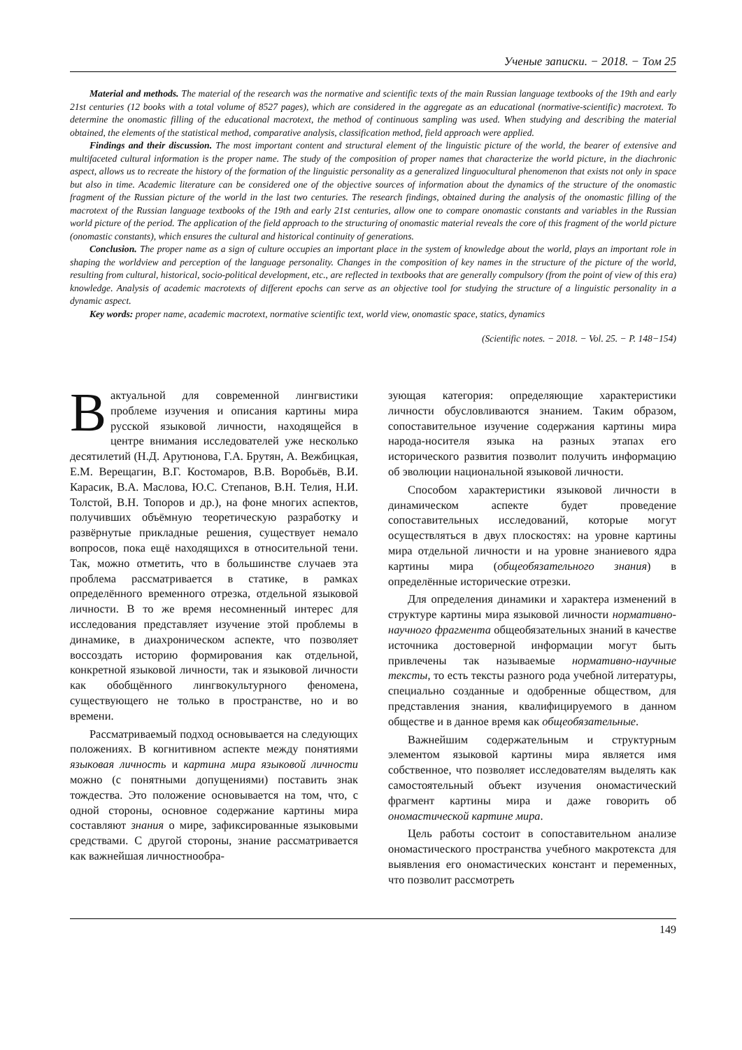Ученые записки. − 2018. − Том 25
Material and methods. The material of the research was the normative and scientific texts of the main Russian language textbooks of the 19th and early 21st centuries (12 books with a total volume of 8527 pages), which are considered in the aggregate as an educational (normative-scientific) macrotext. To determine the onomastic filling of the educational macrotext, the method of continuous sampling was used. When studying and describing the material obtained, the elements of the statistical method, comparative analysis, classification method, field approach were applied.
Findings and their discussion. The most important content and structural element of the linguistic picture of the world, the bearer of extensive and multifaceted cultural information is the proper name. The study of the composition of proper names that characterize the world picture, in the diachronic aspect, allows us to recreate the history of the formation of the linguistic personality as a generalized linguocultural phenomenon that exists not only in space but also in time. Academic literature can be considered one of the objective sources of information about the dynamics of the structure of the onomastic fragment of the Russian picture of the world in the last two centuries. The research findings, obtained during the analysis of the onomastic filling of the macrotext of the Russian language textbooks of the 19th and early 21st centuries, allow one to compare onomastic constants and variables in the Russian world picture of the period. The application of the field approach to the structuring of onomastic material reveals the core of this fragment of the world picture (onomastic constants), which ensures the cultural and historical continuity of generations.
Conclusion. The proper name as a sign of culture occupies an important place in the system of knowledge about the world, plays an important role in shaping the worldview and perception of the language personality. Changes in the composition of key names in the structure of the picture of the world, resulting from cultural, historical, socio-political development, etc., are reflected in textbooks that are generally compulsory (from the point of view of this era) knowledge. Analysis of academic macrotexts of different epochs can serve as an objective tool for studying the structure of a linguistic personality in a dynamic aspect.
Key words: proper name, academic macrotext, normative scientific text, world view, onomastic space, statics, dynamics
(Scientific notes. − 2018. − Vol. 25. − P. 148−154)
Вактуальной для современной лингвистики проблеме изучения и описания картины мира русской языковой личности, находящейся в центре внимания исследователей уже несколько десятилетий (Н.Д. Арутюнова, Г.А. Брутян, А. Вежбицкая, Е.М. Верещагин, В.Г. Костомаров, В.В. Воробьёв, В.И. Карасик, В.А. Маслова, Ю.С. Степанов, В.Н. Телия, Н.И. Толстой, В.Н. Топоров и др.), на фоне многих аспектов, получивших объёмную теоретическую разработку и развёрнутые прикладные решения, существует немало вопросов, пока ещё находящихся в относительной тени. Так, можно отметить, что в большинстве случаев эта проблема рассматривается в статике, в рамках определённого временного отрезка, отдельной языковой личности. В то же время несомненный интерес для исследования представляет изучение этой проблемы в динамике, в диахроническом аспекте, что позволяет воссоздать историю формирования как отдельной, конкретной языковой личности, так и языковой личности как обобщённого лингвокультурного феномена, существующего не только в пространстве, но и во времени.
Рассматриваемый подход основывается на следующих положениях. В когнитивном аспекте между понятиями языковая личность и картина мира языковой личности можно (с понятными допущениями) поставить знак тождества. Это положение основывается на том, что, с одной стороны, основное содержание картины мира составляют знания о мире, зафиксированные языковыми средствами. С другой стороны, знание рассматривается как важнейшая личностнообра-
зующая категория: определяющие характеристики личности обусловливаются знанием. Таким образом, сопоставительное изучение содержания картины мира народа-носителя языка на разных этапах его исторического развития позволит получить информацию об эволюции национальной языковой личности.
Способом характеристики языковой личности в динамическом аспекте будет проведение сопоставительных исследований, которые могут осуществляться в двух плоскостях: на уровне картины мира отдельной личности и на уровне знаниевого ядра картины мира (общеобязательного знания) в определённые исторические отрезки.
Для определения динамики и характера изменений в структуре картины мира языковой личности нормативно-научного фрагмента общеобязательных знаний в качестве источника достоверной информации могут быть привлечены так называемые нормативно-научные тексты, то есть тексты разного рода учебной литературы, специально созданные и одобренные обществом, для представления знания, квалифицируемого в данном обществе и в данное время как общеобязательные.
Важнейшим содержательным и структурным элементом языковой картины мира является имя собственное, что позволяет исследователям выделять как самостоятельный объект изучения ономастический фрагмент картины мира и даже говорить об ономастической картине мира.
Цель работы состоит в сопоставительном анализе ономастического пространства учебного макротекста для выявления его ономастических констант и переменных, что позволит рассмотреть
149